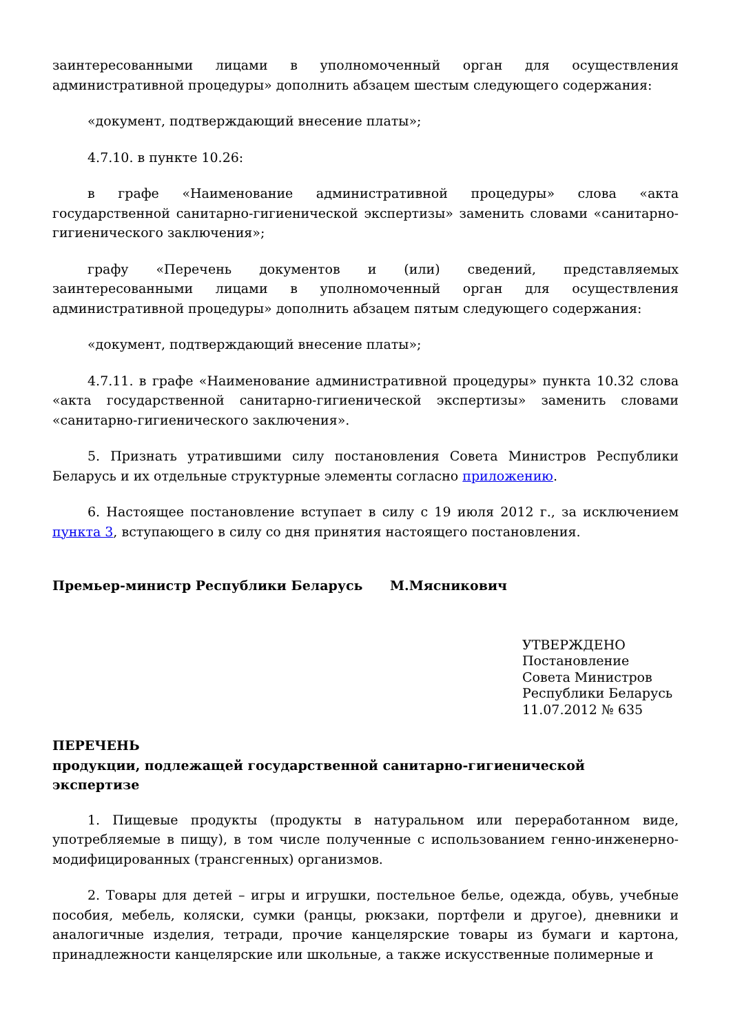заинтересованными лицами в уполномоченный орган для осуществления административной процедуры» дополнить абзацем шестым следующего содержания:
«документ, подтверждающий внесение платы»;
4.7.10. в пункте 10.26:
в графе «Наименование административной процедуры» слова «акта государственной санитарно-гигиенической экспертизы» заменить словами «санитарно-гигиенического заключения»;
графу «Перечень документов и (или) сведений, представляемых заинтересованными лицами в уполномоченный орган для осуществления административной процедуры» дополнить абзацем пятым следующего содержания:
«документ, подтверждающий внесение платы»;
4.7.11. в графе «Наименование административной процедуры» пункта 10.32 слова «акта государственной санитарно-гигиенической экспертизы» заменить словами «санитарно-гигиенического заключения».
5. Признать утратившими силу постановления Совета Министров Республики Беларусь и их отдельные структурные элементы согласно приложению.
6. Настоящее постановление вступает в силу с 19 июля 2012 г., за исключением пункта 3, вступающего в силу со дня принятия настоящего постановления.
Премьер-министр Республики Беларусь М.Мясникович
УТВЕРЖДЕНО
Постановление
Совета Министров
Республики Беларусь
11.07.2012 № 635
ПЕРЕЧЕНЬ
продукции, подлежащей государственной санитарно-гигиенической
экспертизе
1. Пищевые продукты (продукты в натуральном или переработанном виде, употребляемые в пищу), в том числе полученные с использованием генно-инженерно-модифицированных (трансгенных) организмов.
2. Товары для детей – игры и игрушки, постельное белье, одежда, обувь, учебные пособия, мебель, коляски, сумки (ранцы, рюкзаки, портфели и другое), дневники и аналогичные изделия, тетради, прочие канцелярские товары из бумаги и картона, принадлежности канцелярские или школьные, а также искусственные полимерные и